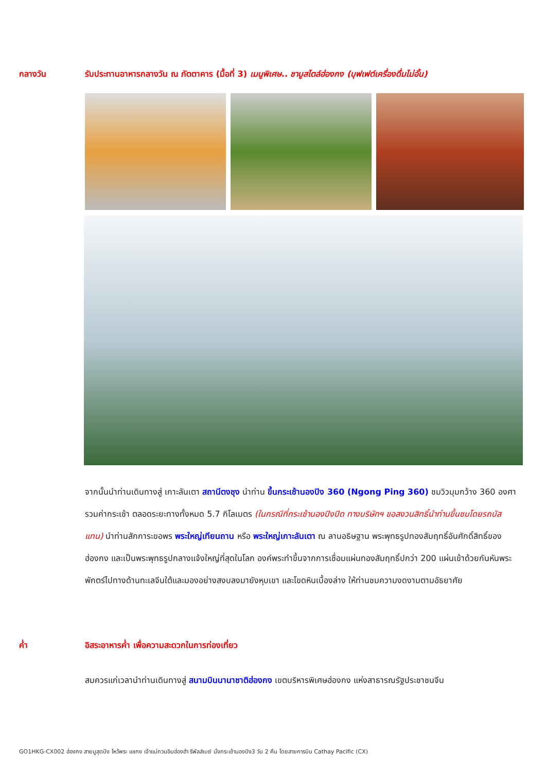กลางวัน รับประทานอาหารกลางวัน ณ ภัตตาคาร (มื้อที่ 3) เมนูพิเศษ.. ชาบูสไตล์ฮ่องกง (บุฟเฟต์เครื่องดื่มไม่อั้น)
จากนั้นนำท่านเดินทางสู่ เกาะลันเตา สถานีตงชุง นำท่าน ขึ้นกระเช้านองปิง 360 (Ngong Ping 360) ชมวิวมุมกว้าง 360 องศา รวมค่ากระเช้า ตลอดระยะทางทั้งหมด 5.7 กิโลเมตร (ในกรณีที่กระเช้านองปิงปิด ทางบริษัทฯ ขอสงวนสิทธิ์นำท่านขึ้นชมโดยรถบัสแทน) นำท่านสักการะขอพร พระใหญ่เทียนถาน หรือ พระใหญ่เกาะลันเตา ณ ลานอธิษฐาน พระพุทธรูปทองสัมฤทธิ์อันศักดิ์สิทธิ์ของฮ่องกง และเป็นพระพุทธรูปกลางแจ้งใหญ่ที่สุดในโลก องค์พระทำขึ้นจากการเชื่อมแผ่นทองสัมฤทธิ์ปกว่า 200 แผ่นเข้าด้วยกันหันพระพักตร์ไปทางด้านทะเลจีนใต้และมองอย่างสงบลงมายังหุบเขา และโขดหินเบื้องล่าง ให้ท่านชมความงดงามตามอัธยาศัย
ค่ำ อิสระอาหารค่ำ เพื่อความสะดวกในการท่องเที่ยว
สมควรแก่เวลานำท่านเดินทางสู่ สนามบินนานาชาติฮ่องกง เขตบริหารพิเศษฮ่องกง แห่งสาธารณรัฐประชาชนจีน
GO1HKG-CX002 ฮ่องกง สายมูสุดปัง ไหว้พระ แชกง เจ้าแม่กวนอิมฮ่องฮำ รีพัลส์เบย์ นั่งกระเช้านองปิง3 วัน 2 คืน โดยสายการบิน Cathay Pacific (CX)